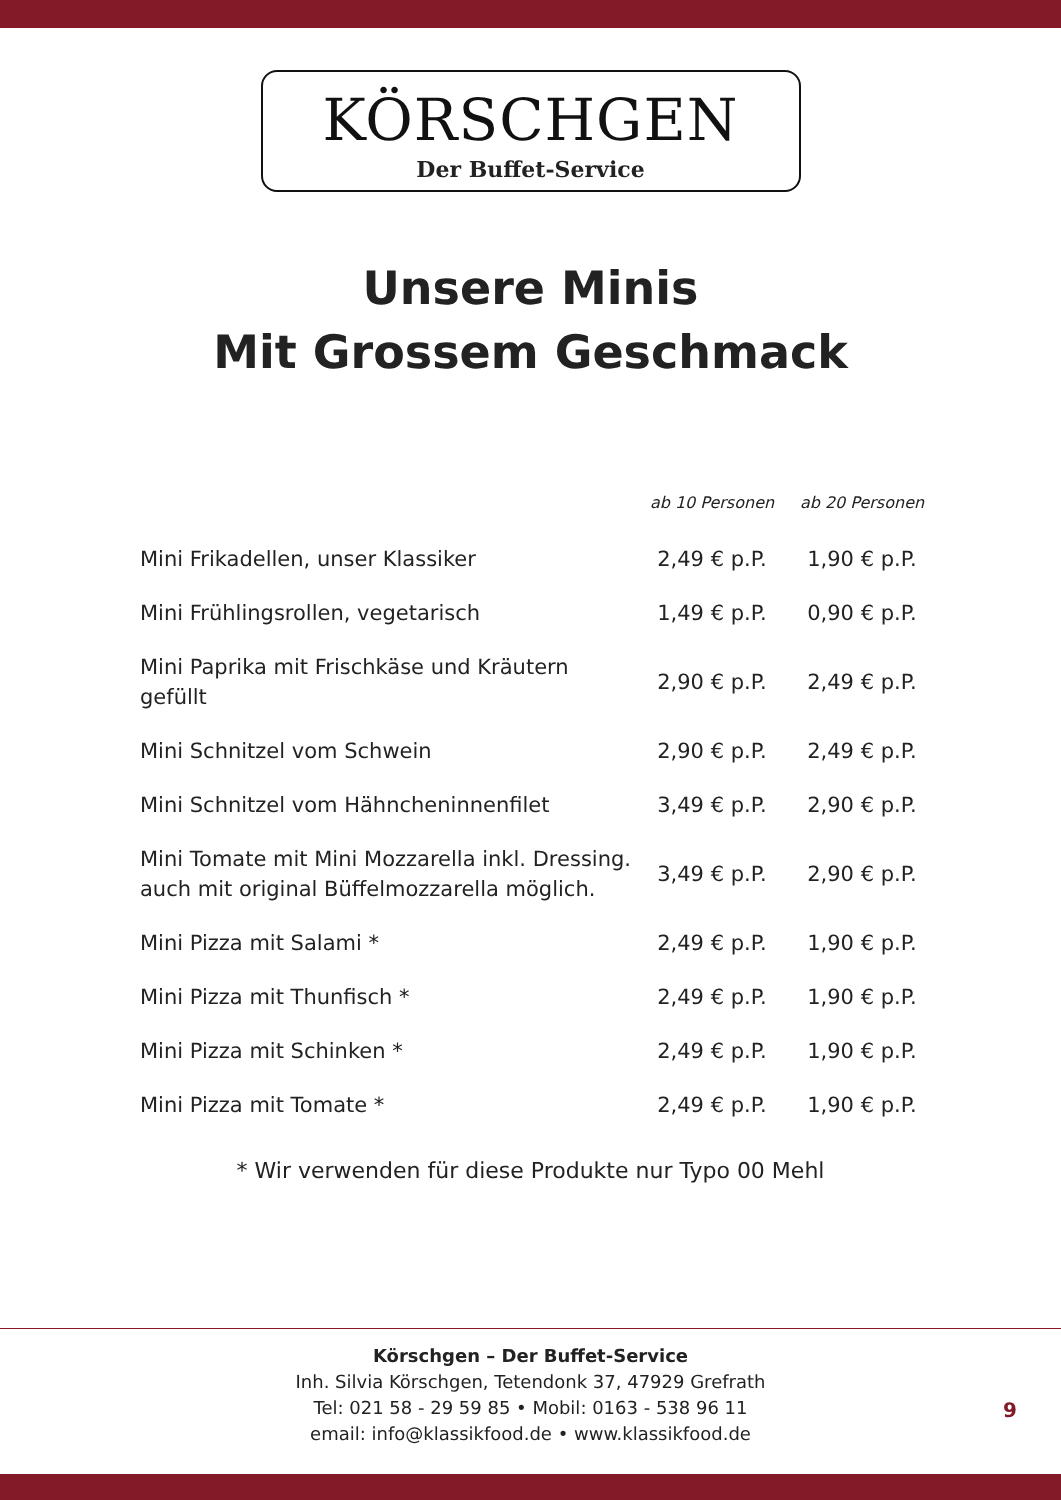KÖRSCHGEN
Der Buffet-Service
Unsere Minis
Mit Grossem Geschmack
| | ab 10 Personen | ab 20 Personen |
| --- | --- | --- |
| Mini Frikadellen, unser Klassiker | 2,49 € p.P. | 1,90 € p.P. |
| Mini Frühlingsrollen, vegetarisch | 1,49 € p.P. | 0,90 € p.P. |
| Mini Paprika mit Frischkäse und Kräutern gefüllt | 2,90 € p.P. | 2,49 € p.P. |
| Mini Schnitzel vom Schwein | 2,90 € p.P. | 2,49 € p.P. |
| Mini Schnitzel vom Hähncheninnenfilet | 3,49 € p.P. | 2,90 € p.P. |
| Mini Tomate mit Mini Mozzarella inkl. Dressing. auch mit original Büffelmozzarella möglich. | 3,49 € p.P. | 2,90 € p.P. |
| Mini Pizza mit Salami * | 2,49 € p.P. | 1,90 € p.P. |
| Mini Pizza mit Thunfisch * | 2,49 € p.P. | 1,90 € p.P. |
| Mini Pizza mit Schinken * | 2,49 € p.P. | 1,90 € p.P. |
| Mini Pizza mit Tomate * | 2,49 € p.P. | 1,90 € p.P. |
* Wir verwenden für diese Produkte nur Typo 00 Mehl
Körschgen – Der Buffet-Service
Inh. Silvia Körschgen, Tetendonk 37, 47929 Grefrath
Tel: 021 58 - 29 59 85 • Mobil: 0163 - 538 96 11
email: info@klassikfood.de • www.klassikfood.de
9